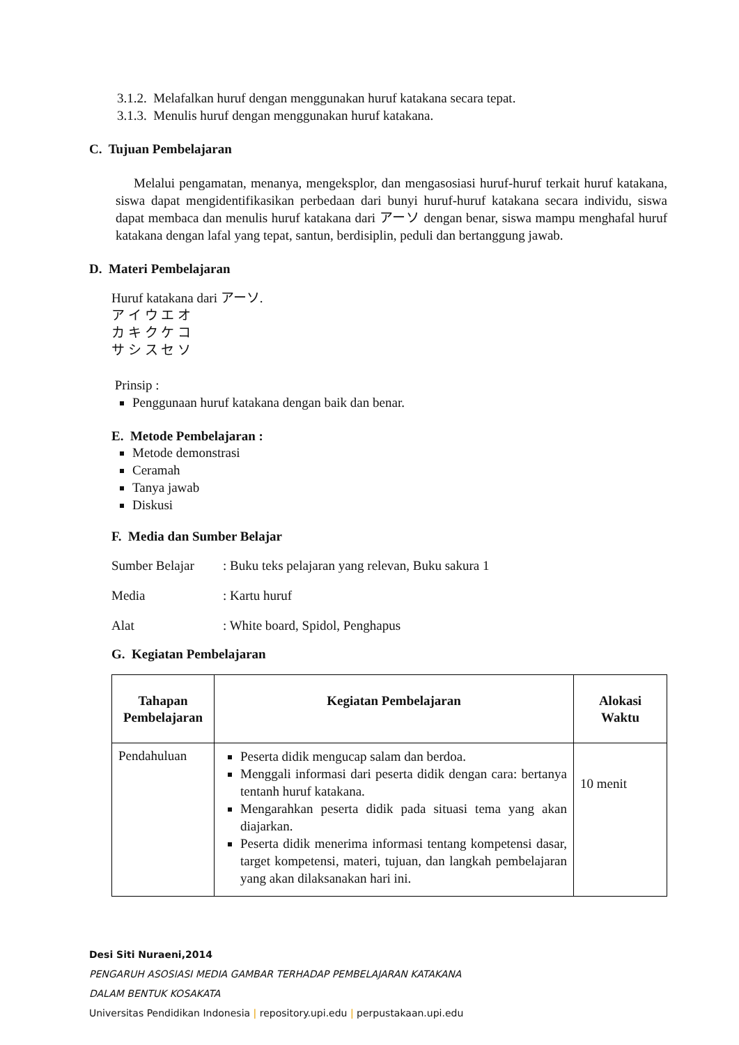3.1.2. Melafalkan huruf dengan menggunakan huruf katakana secara tepat.
3.1.3. Menulis huruf dengan menggunakan huruf katakana.
C. Tujuan Pembelajaran
Melalui pengamatan, menanya, mengeksplor, dan mengasosiasi huruf-huruf terkait huruf katakana, siswa dapat mengidentifikasikan perbedaan dari bunyi huruf-huruf katakana secara individu, siswa dapat membaca dan menulis huruf katakana dari アーソ dengan benar, siswa mampu menghafal huruf katakana dengan lafal yang tepat, santun, berdisiplin, peduli dan bertanggung jawab.
D. Materi Pembelajaran
Huruf katakana dari アーソ.
ア イ ウ エ オ
カ キ ク ケ コ
サ シ ス セ ソ
Prinsip :
Penggunaan huruf katakana dengan baik dan benar.
E. Metode Pembelajaran :
Metode demonstrasi
Ceramah
Tanya jawab
Diskusi
F. Media dan Sumber Belajar
Sumber Belajar: Buku teks pelajaran yang relevan, Buku sakura 1
Media: Kartu huruf
Alat: White board, Spidol, Penghapus
G. Kegiatan Pembelajaran
| Tahapan Pembelajaran | Kegiatan Pembelajaran | Alokasi Waktu |
| --- | --- | --- |
| Pendahuluan | Peserta didik mengucap salam dan berdoa. Menggali informasi dari peserta didik dengan cara: bertanya tentanh huruf katakana. Mengarahkan peserta didik pada situasi tema yang akan diajarkan. Peserta didik menerima informasi tentang kompetensi dasar, target kompetensi, materi, tujuan, dan langkah pembelajaran yang akan dilaksanakan hari ini. | 10 menit |
Desi Siti Nuraeni,2014
PENGARUH ASOSIASI MEDIA GAMBAR TERHADAP PEMBELAJARAN KATAKANA
DALAM BENTUK KOSAKATA
Universitas Pendidikan Indonesia | repository.upi.edu | perpustakaan.upi.edu